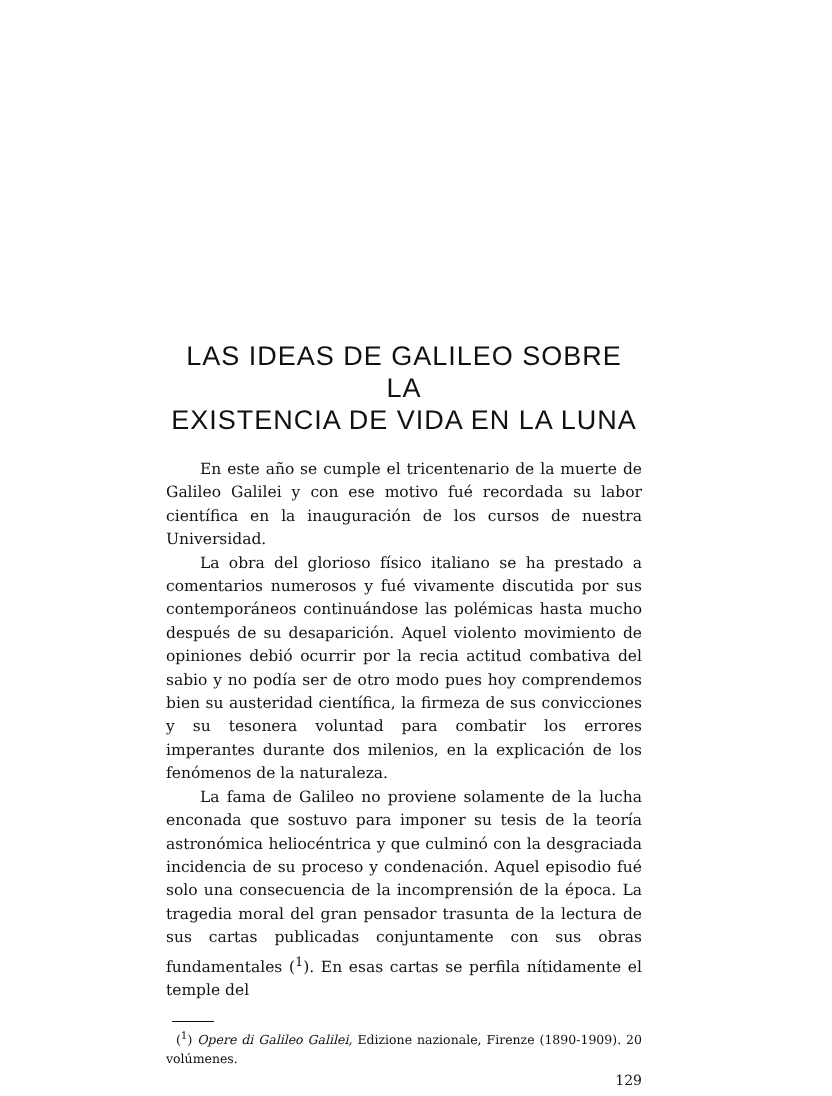LAS IDEAS DE GALILEO SOBRE LA
EXISTENCIA DE VIDA EN LA LUNA
En este año se cumple el tricentenario de la muerte de Galileo Galilei y con ese motivo fué recordada su labor científica en la inauguración de los cursos de nuestra Universidad.
La obra del glorioso físico italiano se ha prestado a comentarios numerosos y fué vivamente discutida por sus contemporáneos continuándose las polémicas hasta mucho después de su desaparición. Aquel violento movimiento de opiniones debió ocurrir por la recia actitud combativa del sabio y no podía ser de otro modo pues hoy comprendemos bien su austeridad científica, la firmeza de sus convicciones y su tesonera voluntad para combatir los errores imperantes durante dos milenios, en la explicación de los fenómenos de la naturaleza.
La fama de Galileo no proviene solamente de la lucha enconada que sostuvo para imponer su tesis de la teoría astronómica heliocéntrica y que culminó con la desgraciada incidencia de su proceso y condenación. Aquel episodio fué solo una consecuencia de la incomprensión de la época. La tragedia moral del gran pensador trasunta de la lectura de sus cartas publicadas conjuntamente con sus obras fundamentales (<sup>1</sup>). En esas cartas se perfila nítidamente el temple del
(<sup>1</sup>) Opere di Galileo Galilei, Edizione nazionale, Firenze (1890-1909). 20 volúmenes.
129